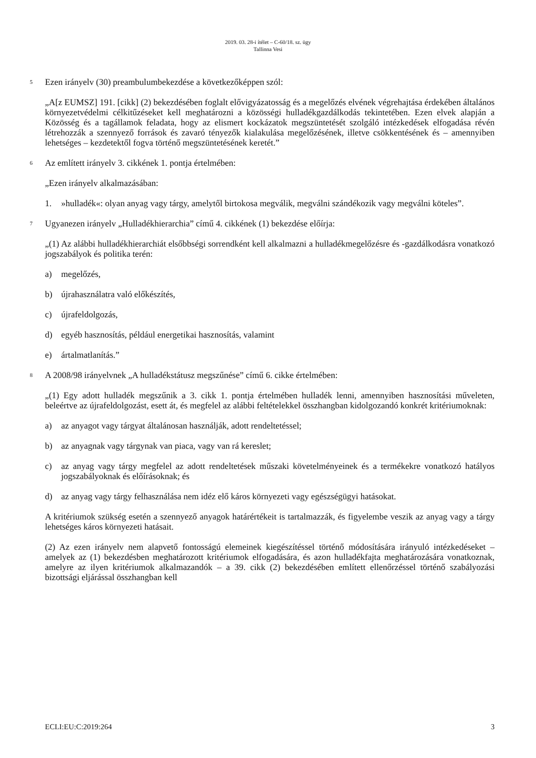2019. 03. 28-i ítélet – C-60/18. sz. ügy
Tallinna Vesi
5 Ezen irányelv (30) preambulumbekezdése a következőképpen szól:
„A[z EUMSZ] 191. [cikk] (2) bekezdésében foglalt elővigyázatosság és a megelőzés elvének végrehajtása érdekében általános környezetvédelmi célkitűzéseket kell meghatározni a közösségi hulladékgazdálkodás tekintetében. Ezen elvek alapján a Közösség és a tagállamok feladata, hogy az elismert kockázatok megszüntetését szolgáló intézkedések elfogadása révén létrehozzák a szennyező források és zavaró tényezők kialakulása megelőzésének, illetve csökkentésének és – amennyiben lehetséges – kezdetektől fogva történő megszüntetésének keretét.”
6 Az említett irányelv 3. cikkének 1. pontja értelmében:
„Ezen irányelv alkalmazásában:
1. »hulladék«: olyan anyag vagy tárgy, amelytől birtokosa megválik, megválni szándékozik vagy megválni köteles”.
7 Ugyanezen irányelv „Hulladékhierarchia” című 4. cikkének (1) bekezdése előírja:
„(1) Az alábbi hulladékhierarchiát elsőbbségi sorrendként kell alkalmazni a hulladékmegelőzésre és -gazdálkodásra vonatkozó jogszabályok és politika terén:
a) megelőzés,
b) újrahasználatra való előkészítés,
c) újrafeldolgozás,
d) egyéb hasznosítás, például energetikai hasznosítás, valamint
e) ártalmatlanítás.”
8 A 2008/98 irányelvnek „A hulladékstátusz megszűnése” című 6. cikke értelmében:
„(1) Egy adott hulladék megszűnik a 3. cikk 1. pontja értelmében hulladék lenni, amennyiben hasznosítási műveleten, beleértve az újrafeldolgozást, esett át, és megfelel az alábbi feltételekkel összhangban kidolgozandó konkrét kritériumoknak:
a) az anyagot vagy tárgyat általánosan használják, adott rendeltetéssel;
b) az anyagnak vagy tárgynak van piaca, vagy van rá kereslet;
c) az anyag vagy tárgy megfelel az adott rendeltetések műszaki követelményeinek és a termékekre vonatkozó hatályos jogszabályoknak és előírásoknak; és
d) az anyag vagy tárgy felhasználása nem idéz elő káros környezeti vagy egészségügyi hatásokat.
A kritériumok szükség esetén a szennyező anyagok határértékeit is tartalmazzák, és figyelembe veszik az anyag vagy a tárgy lehetséges káros környezeti hatásait.
(2) Az ezen irányelv nem alapvető fontosságú elemeinek kiegészítéssel történő módosítására irányuló intézkedéseket – amelyek az (1) bekezdésben meghatározott kritériumok elfogadására, és azon hulladékfajta meghatározására vonatkoznak, amelyre az ilyen kritériumok alkalmazandók – a 39. cikk (2) bekezdésében említett ellenőrzéssel történő szabályozási bizottsági eljárással összhangban kell
ECLI:EU:C:2019:264 3